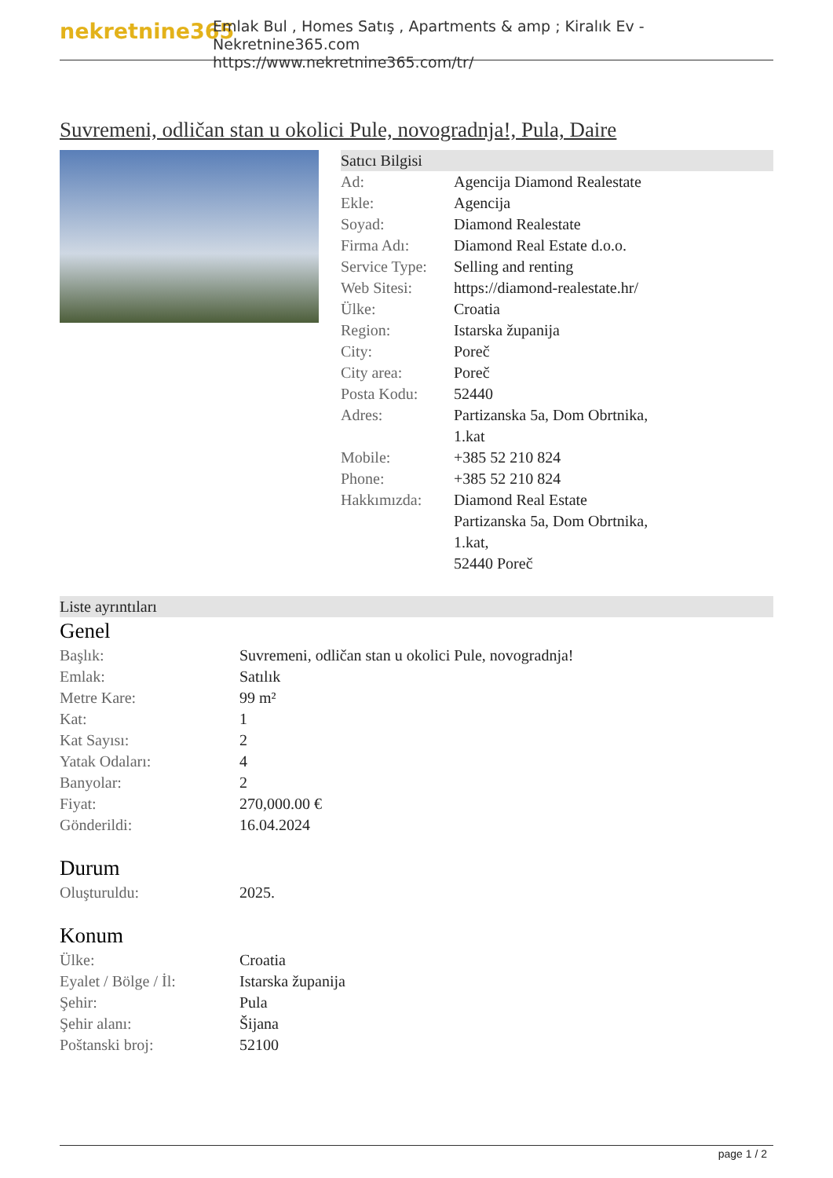nekretnine365
Emlak Bul , Homes Satış , Apartments & amp ; Kiralık Ev - Nekretnine365.com
https://www.nekretnine365.com/tr/
Suvremeni, odličan stan u okolici Pule, novogradnja!, Pula, Daire
Satıcı Bilgisi
| Ad: | Agencija Diamond Realestate |
| Ekle: | Agencija |
| Soyad: | Diamond Realestate |
| Firma Adı: | Diamond Real Estate d.o.o. |
| Service Type: | Selling and renting |
| Web Sitesi: | https://diamond-realestate.hr/ |
| Ülke: | Croatia |
| Region: | Istarska županija |
| City: | Poreč |
| City area: | Poreč |
| Posta Kodu: | 52440 |
| Adres: | Partizanska 5a, Dom Obrtnika, 1.kat |
| Mobile: | +385 52 210 824 |
| Phone: | +385 52 210 824 |
| Hakkımızda: | Diamond Real Estate Partizanska 5a, Dom Obrtnika, 1.kat, 52440 Poreč |
Liste ayrıntıları
Genel
| Başlık: | Suvremeni, odličan stan u okolici Pule, novogradnja! |
| Emlak: | Satılık |
| Metre Kare: | 99 m² |
| Kat: | 1 |
| Kat Sayısı: | 2 |
| Yatak Odaları: | 4 |
| Banyolar: | 2 |
| Fiyat: | 270,000.00 € |
| Gönderildi: | 16.04.2024 |
Durum
| Oluşturuldu: | 2025. |
Konum
| Ülke: | Croatia |
| Eyalet / Bölge / İl: | Istarska županija |
| Şehir: | Pula |
| Şehir alanı: | Šijana |
| Poštanski broj: | 52100 |
page 1 / 2